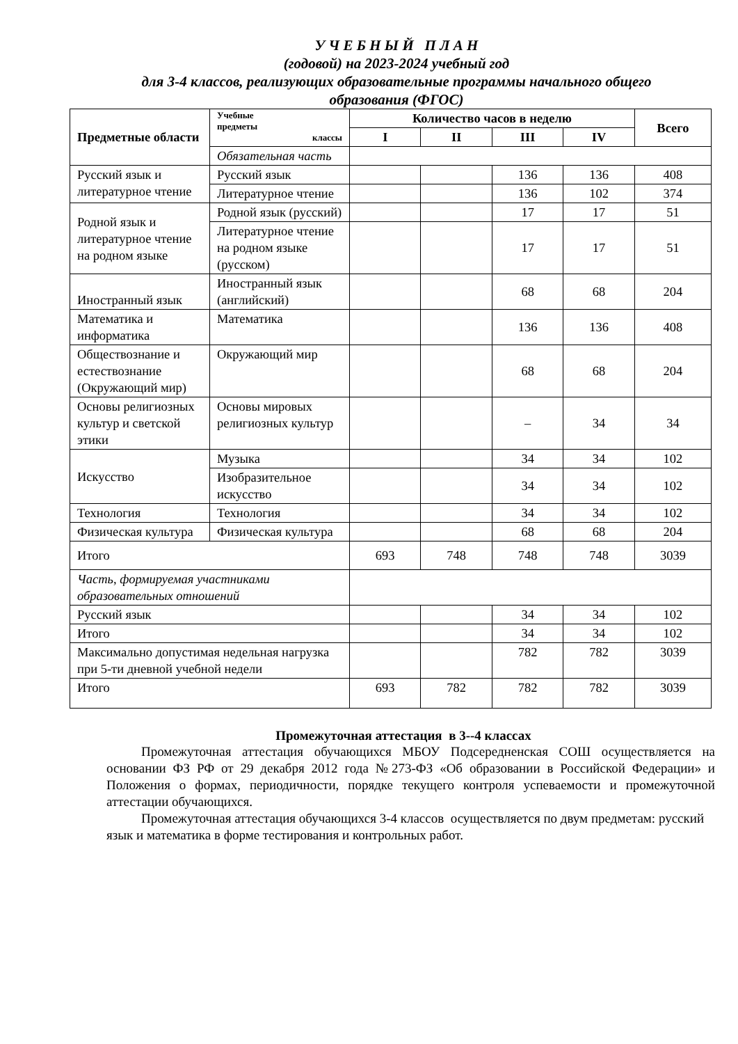У Ч Е Б Н Ы Й П Л А Н
(годовой) на 2023-2024 учебный год
для 3-4 классов, реализующих образовательные программы начального общего
образования (ФГОС)
| Предметные области | Учебные предметы классы | Количество часов в неделю | | | | Всего |
| --- | --- | --- | --- | --- | --- | --- |
| | | I | II | III | IV | |
| | Обязательная часть | | | | | |
| Русский язык и литературное чтение | Русский язык | | | 136 | 136 | 408 |
| | Литературное чтение | | | 136 | 102 | 374 |
| Родной язык и литературное чтение на родном языке | Родной язык (русский) | | | 17 | 17 | 51 |
| | Литературное чтение на родном языке (русском) | | | 17 | 17 | 51 |
| Иностранный язык | Иностранный язык (английский) | | | 68 | 68 | 204 |
| Математика и информатика | Математика | | | 136 | 136 | 408 |
| Обществознание и естествознание (Окружающий мир) | Окружающий мир | | | 68 | 68 | 204 |
| Основы религиозных культур и светской этики | Основы мировых религиозных культур | | | – | 34 | 34 |
| Искусство | Музыка | | | 34 | 34 | 102 |
| | Изобразительное искусство | | | 34 | 34 | 102 |
| Технология | Технология | | | 34 | 34 | 102 |
| Физическая культура | Физическая культура | | | 68 | 68 | 204 |
| Итого | | 693 | 748 | 748 | 748 | 3039 |
| Часть, формируемая участниками образовательных отношений | | | | | | |
| Русский язык | | | | 34 | 34 | 102 |
| Итого | | | | 34 | 34 | 102 |
| Максимально допустимая недельная нагрузка при 5-ти дневной учебной недели | | | | 782 | 782 | 3039 |
| Итого | | 693 | 782 | 782 | 782 | 3039 |
Промежуточная аттестация в 3--4 классах
Промежуточная аттестация обучающихся МБОУ Подсередненская СОШ осуществляется на основании ФЗ РФ от 29 декабря 2012 года №273-ФЗ «Об образовании в Российской Федерации» и Положения о формах, периодичности, порядке текущего контроля успеваемости и промежуточной аттестации обучающихся.
Промежуточная аттестация обучающихся 3-4 классов осуществляется по двум предметам: русский язык и математика в форме тестирования и контрольных работ.